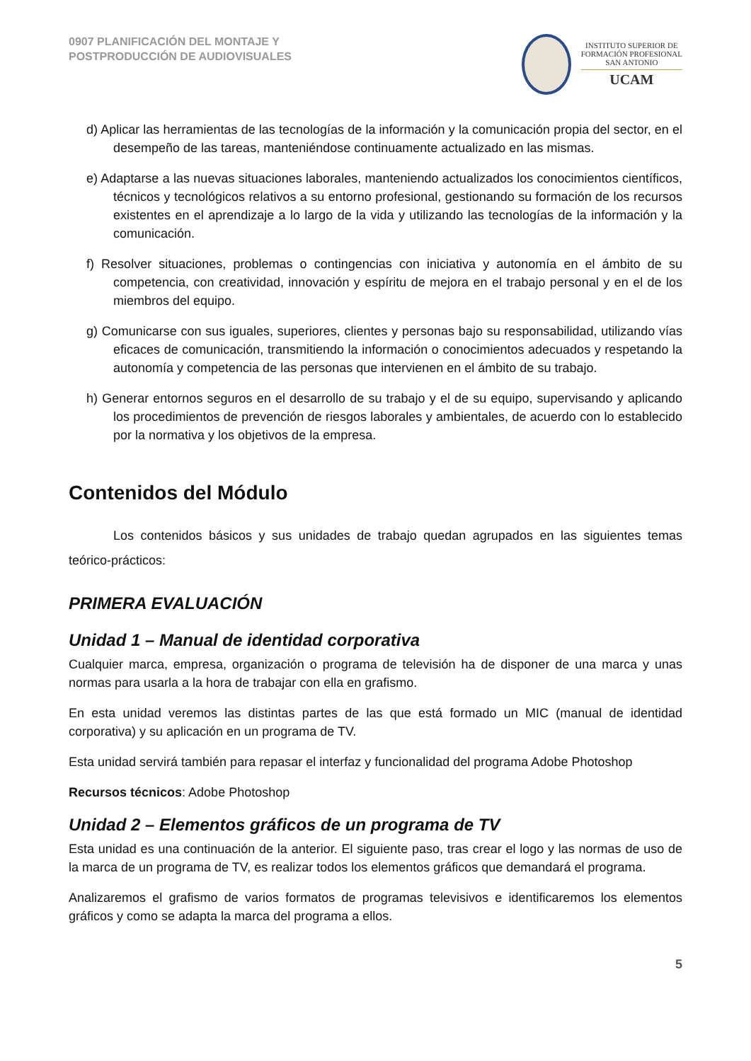0907 PLANIFICACIÓN DEL MONTAJE Y
POSTPRODUCCIÓN DE AUDIOVISUALES
INSTITUTO SUPERIOR DE
FORMACIÓN PROFESIONAL
SAN ANTONIO
UCAM
d) Aplicar las herramientas de las tecnologías de la información y la comunicación propia del sector, en el desempeño de las tareas, manteniéndose continuamente actualizado en las mismas.
e) Adaptarse a las nuevas situaciones laborales, manteniendo actualizados los conocimientos científicos, técnicos y tecnológicos relativos a su entorno profesional, gestionando su formación de los recursos existentes en el aprendizaje a lo largo de la vida y utilizando las tecnologías de la información y la comunicación.
f) Resolver situaciones, problemas o contingencias con iniciativa y autonomía en el ámbito de su competencia, con creatividad, innovación y espíritu de mejora en el trabajo personal y en el de los miembros del equipo.
g) Comunicarse con sus iguales, superiores, clientes y personas bajo su responsabilidad, utilizando vías eficaces de comunicación, transmitiendo la información o conocimientos adecuados y respetando la autonomía y competencia de las personas que intervienen en el ámbito de su trabajo.
h) Generar entornos seguros en el desarrollo de su trabajo y el de su equipo, supervisando y aplicando los procedimientos de prevención de riesgos laborales y ambientales, de acuerdo con lo establecido por la normativa y los objetivos de la empresa.
Contenidos del Módulo
Los contenidos básicos y sus unidades de trabajo quedan agrupados en las siguientes temas teórico-prácticos:
PRIMERA EVALUACIÓN
Unidad 1 – Manual de identidad corporativa
Cualquier marca, empresa, organización o programa de televisión ha de disponer de una marca y unas normas para usarla a la hora de trabajar con ella en grafismo.
En esta unidad veremos las distintas partes de las que está formado un MIC (manual de identidad corporativa) y su aplicación en un programa de TV.
Esta unidad servirá también para repasar el interfaz y funcionalidad del programa Adobe Photoshop
Recursos técnicos: Adobe Photoshop
Unidad 2 – Elementos gráficos de un programa de TV
Esta unidad es una continuación de la anterior. El siguiente paso, tras crear el logo y las normas de uso de la marca de un programa de TV, es realizar todos los elementos gráficos que demandará el programa.
Analizaremos el grafismo de varios formatos de programas televisivos e identificaremos los elementos gráficos y como se adapta la marca del programa a ellos.
5